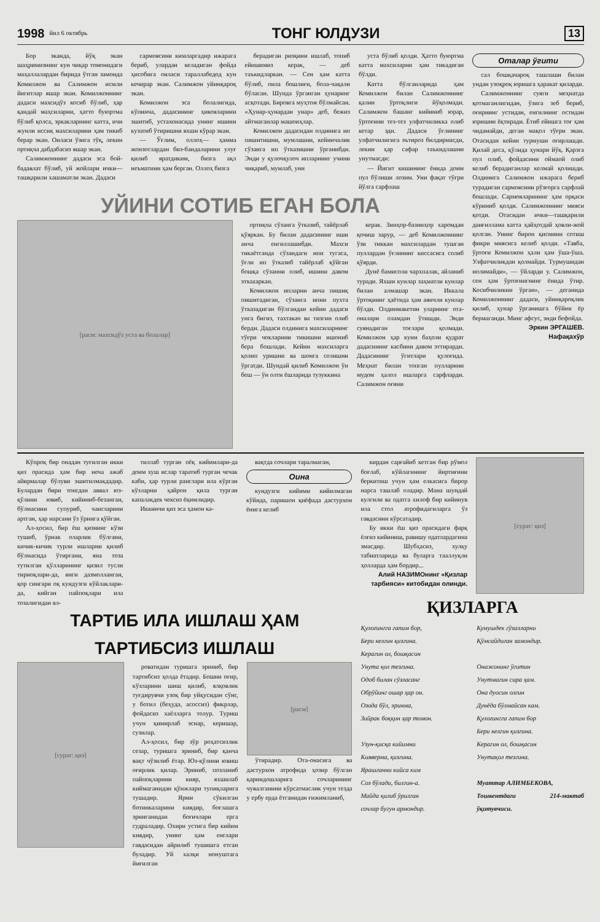1998 йил 6 октябрь ТОНГ ЮЛДУЗИ 13
Бор эканда, йўқ экан шаҳримизнинг кун чиқар томонидаги маҳаллалардан бирида ўтган замонда Комилжон ва Салимжон исмли йигитлар яшар экан. Комилжоннинг дадаси махсидўз косиб бўлиб, ҳар қандай маҳсиларни, ҳатто буюртма бўлиб қолса, эркакларнинг катта, ичи жунли иссиқ махсиларини ҳам тикиб берар экан. Оиласи ўзига тўқ, лекин ортиқча дабдабасиз яшар экан.
Салимжоннинг дадаси эса бой-бадавлат бўлиб, уй жойлари ички—ташқарили хашаматли экан. Дадаси
сармоясини кимларгадир ижарага бериб, улардан келадиган фойда ҳисобига оиласи тараллабедод кун кечирар экан. Салимжон уйинқароқ экан.
Комилжон эса болалигида, кўпинча, дадасининг ҳикояларини эшитиб, устахонасида унинг ишини кузатиб ўтиришни яхши кўрар экан.
— Ўғлим, оллоҳ— ҳамма жонзотлардан биз-бандаларини улуғ қилиб яратдиким, бизга ақл неъматини ҳам берган. Оллоҳ бизга
берадиган ризқини ишлаб, топиб ейишимиз керак, — деб таъкидларкан. — Сен ҳам катта бўлиб, оила бошлиғи, бола-чақали бўласан. Шунда ўрганган ҳунаринг асқотади. Бировга муҳтож бўлмайсан. «Ҳунар-ҳунардан унар» деб, бежиз айтмаганлар машоиҳлар.
Комилжон дадасидан олдинига ип пишитишни, мумлашни, кейинчалик сўзанга ип ўтказишни ўрганибди. Энди у қулочқулоч ипларнинг учини чиқариб, мумлаб, уни
уста бўлиб қолди. Ҳатто буюртма катта махсиларни ҳам тикадиган бўлди.
Катта бўлганларида ҳам Комилжон билан Салимжоннинг қалин ўртоқлиги йўқолмади. Салимжон башанг кийиниб юрар, ўртоғини тез-тез улфатчиликка олиб кетар эди. Дадаси ўғлининг улфатчилигига эътироз билдирмасди, лекин ҳар сафар таъкидлашни унутмасди:
— Йигит кишининг ёнида доим пул бўлиши лозим. Уни фақат тўғри йўлга сарфлаш
УЙИНИ СОТИБ ЕГАН БОЛА
[расм: махсидўз уста ва болалар]
ортиқча сўзанга ўтказиб, тайёрлаб қўяркан. Бу билан дадасининг иши анча енгиллашибди. Махси тикаётганда сўзандаги ипи тугаса, ўғли ип ўтказиб тайёрлаб қўйган бошқа сўзанни олиб, ишини давом эткazaркан.
Комилжон ипларни анча пишиқ пишитадиган, сўзанга ипни пухта ўтказадиган бўлгандан кейин дадаси унга бигиз, тахтакач ва тизгин олиб берди. Дадаси олдинига махсиларнинг тўғри чокларини тикишни ишониб бера бошлади. Кейин махсиларга қолип уришни ва шонга солишни ўргатди. Шундай қилиб Комилжон ўн беш — ўн олти ёшларида тузуккина
керак. Зинҳор-базинҳор харомдан қочиш зарур, — деб Комилжоннинг ўзи тиккан махсилардан тушган пуллардан ўғлининг киссасига солиб қўярди.
Дунё бамисоли чархпалак, айланиб туради. Яхши кунлар заҳматли кунлар билан алмашар экан. Иккала ўртоқнинг ҳаётида ҳам аянчли кунлар бўлди. Олдинмакетин уларнинг ота-оналари оламдан ўтишди. Энди суянадиган тоғлари қолмади. Комилжон ҳар куни баҳоли қудрат дадасининг касбини давом эттирарди. Дадасининг ўгитлари қулоғида. Меҳнат билан топган пулларини мудом ҳалол ишларга сарфларди. Салимжон оғини
Оталар ўгити
сал бошқачароқ ташлаши билан ундан узоқроқ юришга ҳаракат қиларди.
Салимжоннинг суяги меҳнатда қотмаганлигидан, ўзига зеб бериб, оғирнинг устидан, енгилнинг остидан юришни ёқтиради. Ётиб ейишга тоғ ҳам чидамайди, деган мақол тўғри экан. Отасидан кейин турмуши оғирлашди. Қилай деса, қўлида ҳунари йўқ. Қарзга пул олиб, фойдасини оймаой олиб келиб берадиганлар келмай қолишди. Олдинига Салимжон ижарага бериб турадиган сармоясини рўзғорга сарфлай бошлади. Сармояларининг ҳам орқаси кўриниб қолди. Салимжоннинг мияси қотди. Отасидан ички—ташқарили данғиллама катта ҳайҳотдай ҳовли-жой қолган. Унинг бирон қисмини сотиш фикри миясига келиб қолди. «Тавба, ўртоғи Комилжон ҳали ҳам ўша-ўша. Улфатчиликдан қолмайди. Турмушидан нолимайди», — ўйларди у. Салимжон, сен ҳам ўртоғингнинг ёнида ўтир. Косибчиликни ўрган», — деганида Комилжоннинг дадаси, уйинқароқлик қилиб, ҳунар ўрганишга бўйни ёр бермаганди. Минг афсус, энди бефойда.
Эркин ЭРГАШЕВ.
Нафақахўр
Кўпроқ бир онадан туғилган икки қиз орасида ҳам бир неча ажаб айирмалар бўлуви эшитилмакдадир. Булардан бири тонгдан аввал юз-қўлини ювиб, кийиниб-безанган, бўлмасини супуриб, чангларини артган, ҳар нарсани ўз ўрнига қўйган.
Ал-ҳосил, бир ёш қизнинг кўзи тушиб, ўрнак оларлик бўлгани, кичик-кичик турли ишларни қилиб бўлмасида ўтиргани, яна тоза тутилган қўлларининг қизил тусли тирноқлари-да, янги дазмолланган, қор сингари оқ кундузги кўйлаклари-да, кийган пайпоқлари ила тозалигидан ял-
тиллаб турган оёқ кийимлари-да доим хуш ислар таратиб турган чечак каби, ҳар турли ранглари ила кўрган кўзларни ҳайрон қила турган капалакдек чексиз ёқимлидир.
Иккинчи қиз эса ҳамон ка-
вақтда сочлари таралмаган,
Оина
кундузги кийими кийилмаган кўйида, паришон қиёфада дастурхон ёнига келиб
ТАРТИБ ИЛА ИШЛАШ ҲАМ
ТАРТИБСИЗ ИШЛАШ
[сурат: қиз]
роватидан туришга эриниб, бир тартибсиз ҳолда ётадир. Бошни оғир, кўзларини шиш қилиб, ялқовлик туғдирувчи узоқ бир уйқусидан сўнг, у ботил (беҳуда, асоссиз) фикрлар, фойдасиз хаёлларга толур. Туриш учун қимирлаб эснар, керишар, сузилар.
Ал-ҳосил, бир зўр роҳатсизлик сезар, туришга эриниб, бир қанча вақт чўзилиб ётар. Юз-қўлини ювиш оғирлик қилар. Эриниб, позланиб пайпоқларини кияр, яхшилаб киймаганидан қўнжлари тупиқларига тушадир. Ярми сўкилган ботинкаларини киядир, боғлашга эринганидан боғичлари ерга судраладир. Охири устига бир кийим киядир, унинг ҳам енглари гавдасидан айрилиб тушишга етган буладир. Уй халқи нонуштага йиғилган
[расм]
ўтирадир. Ота-онасига ва дастурхон атрофида ҳозир бўлган қариндошларига сочларининг чувалганини кўрсатмаслик учун тезда у ербу ерда ётганидан ғижимланиб,
кирдан сарғайиб кетган бир рўмол боғлаб, кўйлагининг йиртиғини беркитиш учун ҳам елкасига бирор нарса ташлаб оладир. Мана шундай кулгили ва одатга хилоф бир кийинув ила стол атрофидагиларга ўз гавдасини кўрсатадир.
Бу икки ёш қиз орасидаги фарқ ёлғиз кийиниш, равишу одатлардагина эмасдир. Шубҳасиз, хулқу табиатларида ва буларга тааллуқли ҳолларда ҳам бордир...
Алий НАЗИМОнинг «Қизлар тарбияси» китобидан олинди.
[сурат: қиз]
ҚИЗЛАРГА
Қулоғингга гапим бор,
Бери келгин қизгина.
Керагин ол, бошқасин
Унута қол тезгина.
Одоб билан сўзласанг
Обрўйинг ошар ҳар он.
Озода бўл, эринма,
Зийрак боққин ҳар томон.
Узун-қисқа кийимни
Кияверма, қизгина.
Ярашганни кийса ким
Соз бўлади, билгин-а.
Майда қилиб ўрилган
сочлар бугун армондир.
Кумушдек гўзалларни
Қўмсайдиган замондир.
Онажонинг ўгитин
Унутмагин сира ҳам.
Она дуосин олгин
Дунёда бўлмайсан кам.
Қулоғингга гапим бор
Бери келгин қизгина.
Керагин ол, бошқасин
Унутақол тезгина.
Муаттар АЛИМБЕКОВА,
Тошкентдаги 214-мактаб ўқитувчиси.